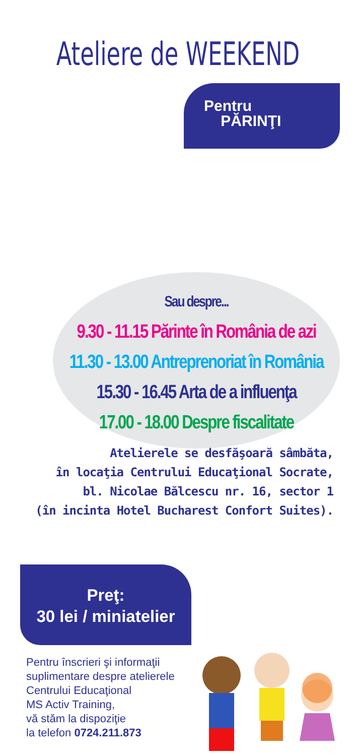Ateliere de WEEKEND
Pentru
PĂRINŢI
Sau despre...
9.30 - 11.15 Părinte în România de azi
11.30 - 13.00 Antreprenoriat în România
15.30 - 16.45 Arta de a influenţa
17.00 - 18.00 Despre fiscalitate
Atelierele se desfăşoară sâmbăta,
în locaţia Centrului Educaţional Socrate,
bl. Nicolae Bălcescu nr. 16, sector 1
(în incinta Hotel Bucharest Confort Suites).
Preţ:
30 lei / miniatelier
Pentru înscrieri şi informaţii
suplimentare despre atelierele
Centrului Educaţional
MS Activ Training,
vă stăm la dispoziţie
la telefon 0724.211.873